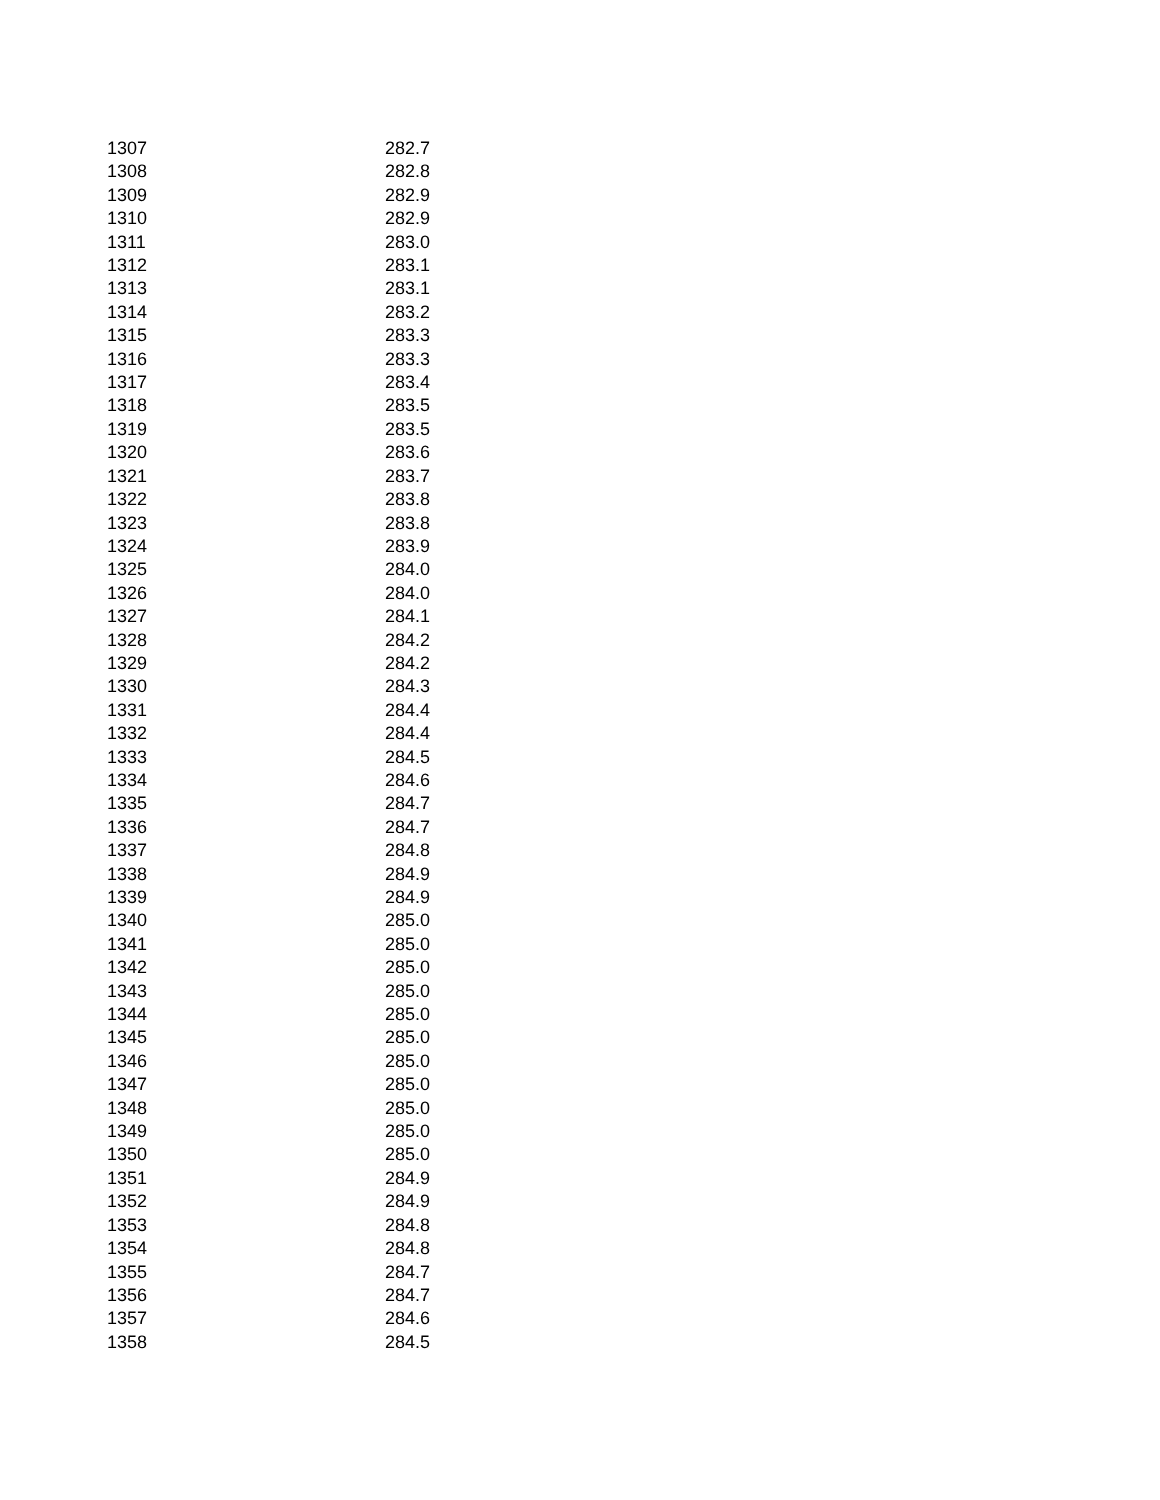| 1307 | 282.7 |
| 1308 | 282.8 |
| 1309 | 282.9 |
| 1310 | 282.9 |
| 1311 | 283.0 |
| 1312 | 283.1 |
| 1313 | 283.1 |
| 1314 | 283.2 |
| 1315 | 283.3 |
| 1316 | 283.3 |
| 1317 | 283.4 |
| 1318 | 283.5 |
| 1319 | 283.5 |
| 1320 | 283.6 |
| 1321 | 283.7 |
| 1322 | 283.8 |
| 1323 | 283.8 |
| 1324 | 283.9 |
| 1325 | 284.0 |
| 1326 | 284.0 |
| 1327 | 284.1 |
| 1328 | 284.2 |
| 1329 | 284.2 |
| 1330 | 284.3 |
| 1331 | 284.4 |
| 1332 | 284.4 |
| 1333 | 284.5 |
| 1334 | 284.6 |
| 1335 | 284.7 |
| 1336 | 284.7 |
| 1337 | 284.8 |
| 1338 | 284.9 |
| 1339 | 284.9 |
| 1340 | 285.0 |
| 1341 | 285.0 |
| 1342 | 285.0 |
| 1343 | 285.0 |
| 1344 | 285.0 |
| 1345 | 285.0 |
| 1346 | 285.0 |
| 1347 | 285.0 |
| 1348 | 285.0 |
| 1349 | 285.0 |
| 1350 | 285.0 |
| 1351 | 284.9 |
| 1352 | 284.9 |
| 1353 | 284.8 |
| 1354 | 284.8 |
| 1355 | 284.7 |
| 1356 | 284.7 |
| 1357 | 284.6 |
| 1358 | 284.5 |